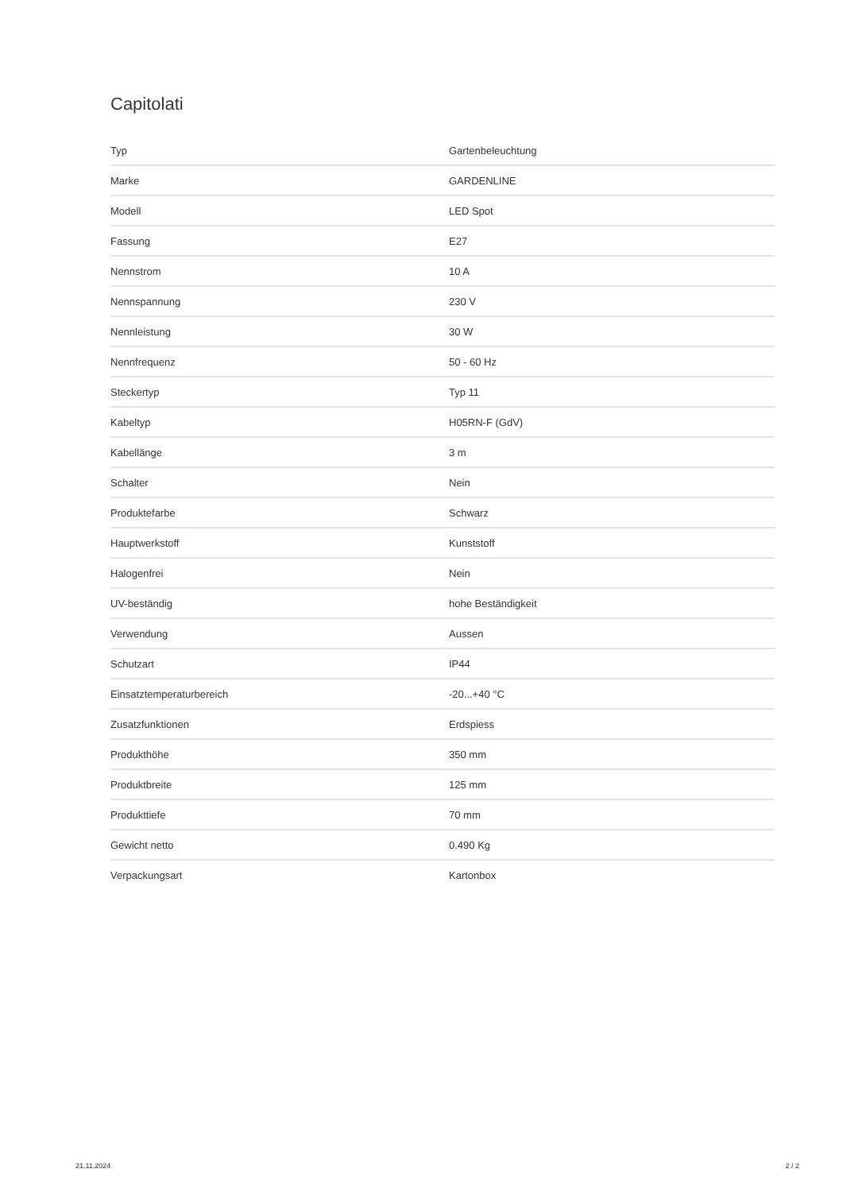Capitolati
| Typ | Gartenbeleuchtung |
| Marke | GARDENLINE |
| Modell | LED Spot |
| Fassung | E27 |
| Nennstrom | 10 A |
| Nennspannung | 230 V |
| Nennleistung | 30 W |
| Nennfrequenz | 50 - 60 Hz |
| Steckertyp | Typ 11 |
| Kabeltyp | H05RN-F (GdV) |
| Kabellänge | 3 m |
| Schalter | Nein |
| Produktefarbe | Schwarz |
| Hauptwerkstoff | Kunststoff |
| Halogenfrei | Nein |
| UV-beständig | hohe Beständigkeit |
| Verwendung | Aussen |
| Schutzart | IP44 |
| Einsatztemperaturbereich | -20...+40 °C |
| Zusatzfunktionen | Erdspiess |
| Produkthöhe | 350 mm |
| Produktbreite | 125 mm |
| Produkttiefe | 70 mm |
| Gewicht netto | 0.490 Kg |
| Verpackungsart | Kartonbox |
21.11.2024 2 / 2